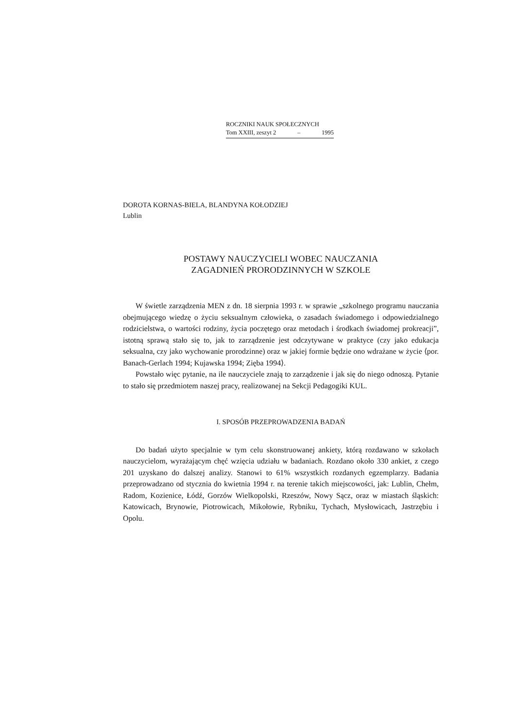ROCZNIKI NAUK SPOŁECZNYCH
Tom XXIII, zeszyt 2 – 1995
DOROTA KORNAS-BIELA, BLANDYNA KOŁODZIEJ
Lublin
POSTAWY NAUCZYCIELI WOBEC NAUCZANIA
ZAGADNIEŃ PRORODZINNYCH W SZKOLE
W świetle zarządzenia MEN z dn. 18 sierpnia 1993 r. w sprawie „szkolnego programu nauczania obejmującego wiedzę o życiu seksualnym człowieka, o zasadach świadomego i odpowiedzialnego rodzicielstwa, o wartości rodziny, życia poczętego oraz metodach i środkach świadomej prokreacji”, istotną sprawą stało się to, jak to zarządzenie jest odczytywane w praktyce (czy jako edukacja seksualna, czy jako wychowanie prorodzinne) oraz w jakiej formie będzie ono wdrażane w życie ⟨por. Banach-Gerlach 1994; Kujawska 1994; Zięba 1994⟩.
Powstało więc pytanie, na ile nauczyciele znają to zarządzenie i jak się do niego odnoszą. Pytanie to stało się przedmiotem naszej pracy, realizowanej na Sekcji Pedagogiki KUL.
I. SPOSÓB PRZEPROWADZENIA BADAŃ
Do badań użyto specjalnie w tym celu skonstruowanej ankiety, którą rozdawano w szkołach nauczycielom, wyrażającym chęć wzięcia udziału w badaniach. Rozdano około 330 ankiet, z czego 201 uzyskano do dalszej analizy. Stanowi to 61% wszystkich rozdanych egzemplarzy. Badania przeprowadzano od stycznia do kwietnia 1994 r. na terenie takich miejscowości, jak: Lublin, Chełm, Radom, Kozienice, Łódź, Gorzów Wielkopolski, Rzeszów, Nowy Sącz, oraz w miastach śląskich: Katowicach, Brynowie, Piotrowicach, Mikołowie, Rybniku, Tychach, Mysłowicach, Jastrzębiu i Opolu.